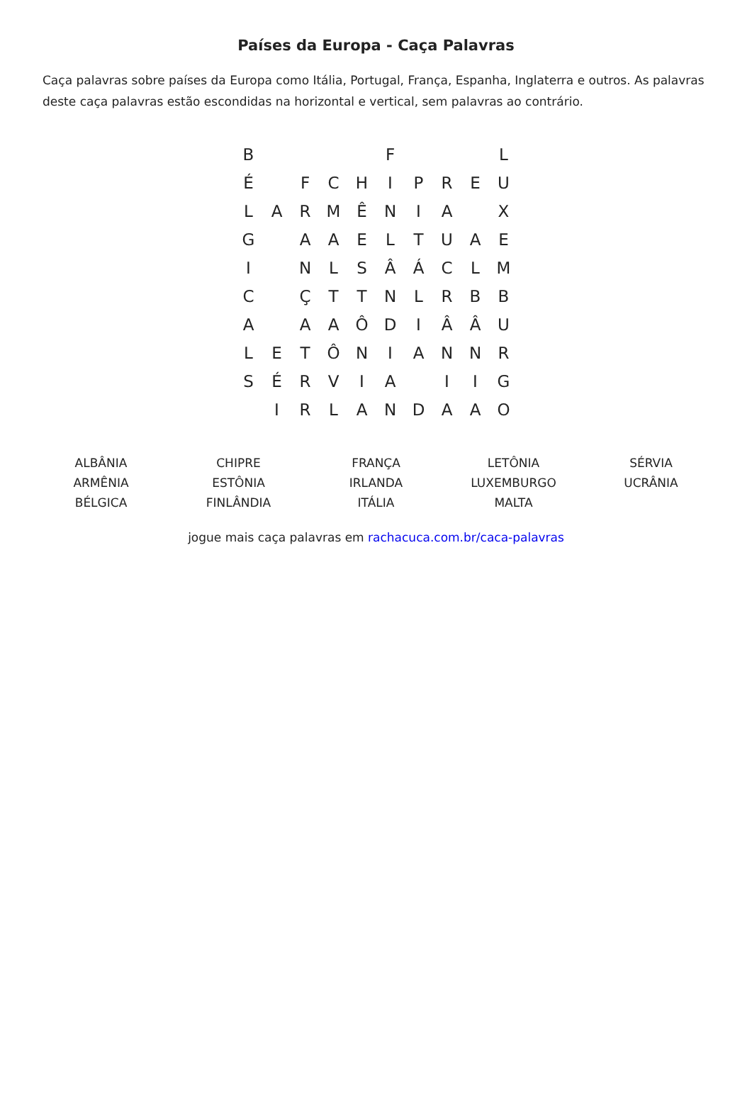Países da Europa - Caça Palavras
Caça palavras sobre países da Europa como Itália, Portugal, França, Espanha, Inglaterra e outros. As palavras deste caça palavras estão escondidas na horizontal e vertical, sem palavras ao contrário.
| B | | | | | F | | | | L |
| É | | F | C | H | I | P | R | E | U |
| L | A | R | M | Ê | N | I | A | | X |
| G | | A | A | E | L | T | U | A | E |
| I | | N | L | S | Â | Á | C | L | M |
| C | | Ç | T | T | N | L | R | B | B |
| A | | A | A | Ô | D | I | Â | Â | U |
| L | E | T | Ô | N | I | A | N | N | R |
| S | É | R | V | I | A | | I | I | G |
| | I | R | L | A | N | D | A | A | O |
| ALBÂNIA ARMÊNIA BÉLGICA | CHIPRE ESTÔNIA FINLÂNDIA | FRANÇA IRLANDA ITÁLIA | LETÔNIA LUXEMBURGO MALTA | SÉRVIA UCRÂNIA |
jogue mais caça palavras em rachacuca.com.br/caca-palavras